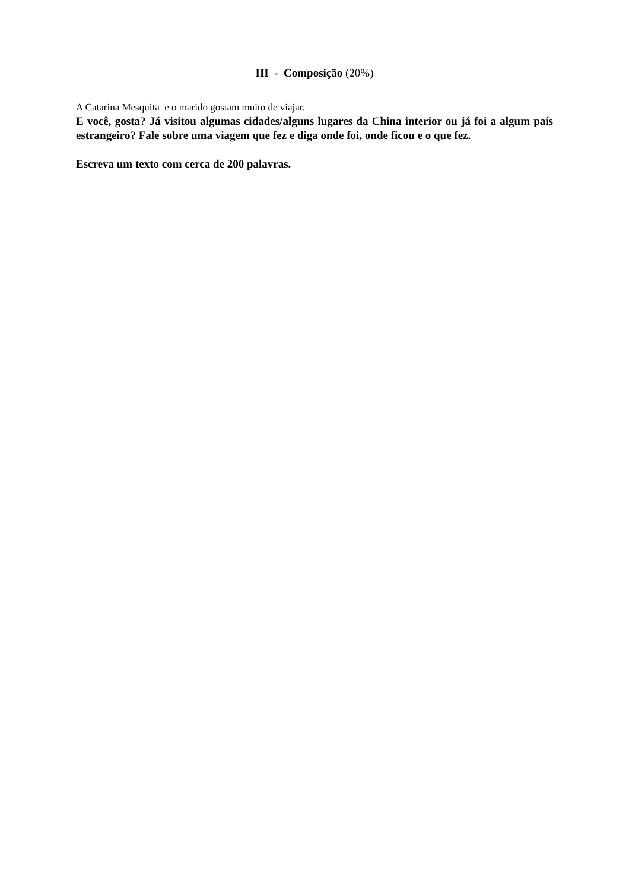III - Composição (20%)
A Catarina Mesquita e o marido gostam muito de viajar.
E você, gosta? Já visitou algumas cidades/alguns lugares da China interior ou já foi a algum país estrangeiro? Fale sobre uma viagem que fez e diga onde foi, onde ficou e o que fez.
Escreva um texto com cerca de 200 palavras.